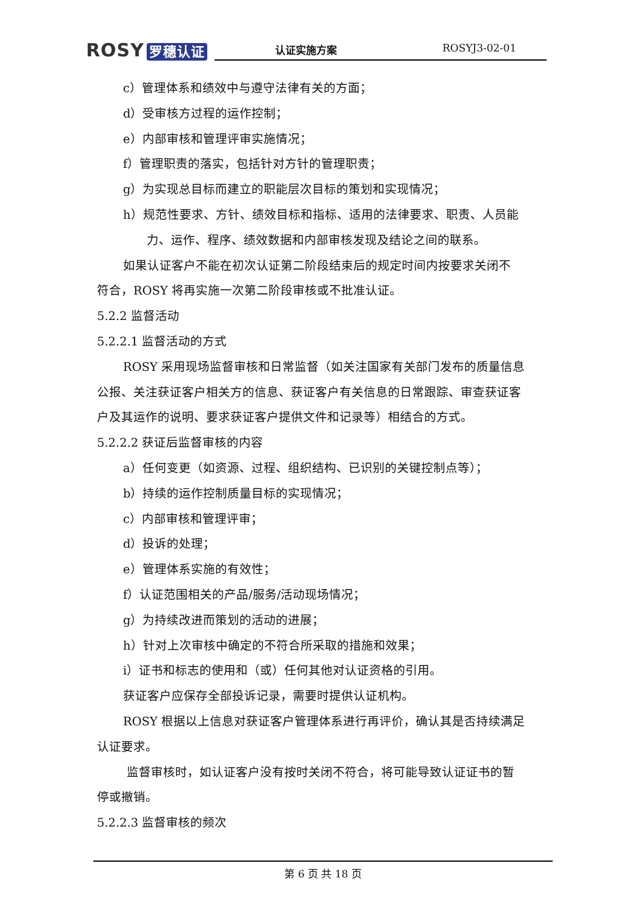ROSY 罗穗认证
认证实施方案 ROSYJ3-02-01
c）管理体系和绩效中与遵守法律有关的方面；
d）受审核方过程的运作控制；
e）内部审核和管理评审实施情况；
f）管理职责的落实，包括针对方针的管理职责；
g）为实现总目标而建立的职能层次目标的策划和实现情况；
h）规范性要求、方针、绩效目标和指标、适用的法律要求、职责、人员能
力、运作、程序、绩效数据和内部审核发现及结论之间的联系。
如果认证客户不能在初次认证第二阶段结束后的规定时间内按要求关闭不
符合，ROSY 将再实施一次第二阶段审核或不批准认证。
5.2.2 监督活动
5.2.2.1 监督活动的方式
ROSY 采用现场监督审核和日常监督（如关注国家有关部门发布的质量信息
公报、关注获证客户相关方的信息、获证客户有关信息的日常跟踪、审查获证客
户及其运作的说明、要求获证客户提供文件和记录等）相结合的方式。
5.2.2.2 获证后监督审核的内容
a）任何变更（如资源、过程、组织结构、已识别的关键控制点等）；
b）持续的运作控制质量目标的实现情况；
c）内部审核和管理评审；
d）投诉的处理；
e）管理体系实施的有效性；
f）认证范围相关的产品/服务/活动现场情况；
g）为持续改进而策划的活动的进展；
h）针对上次审核中确定的不符合所采取的措施和效果；
i）证书和标志的使用和（或）任何其他对认证资格的引用。
获证客户应保存全部投诉记录，需要时提供认证机构。
ROSY 根据以上信息对获证客户管理体系进行再评价，确认其是否持续满足
认证要求。
监督审核时，如认证客户没有按时关闭不符合，将可能导致认证证书的暂
停或撤销。
5.2.2.3 监督审核的频次
第 6 页 共 18 页